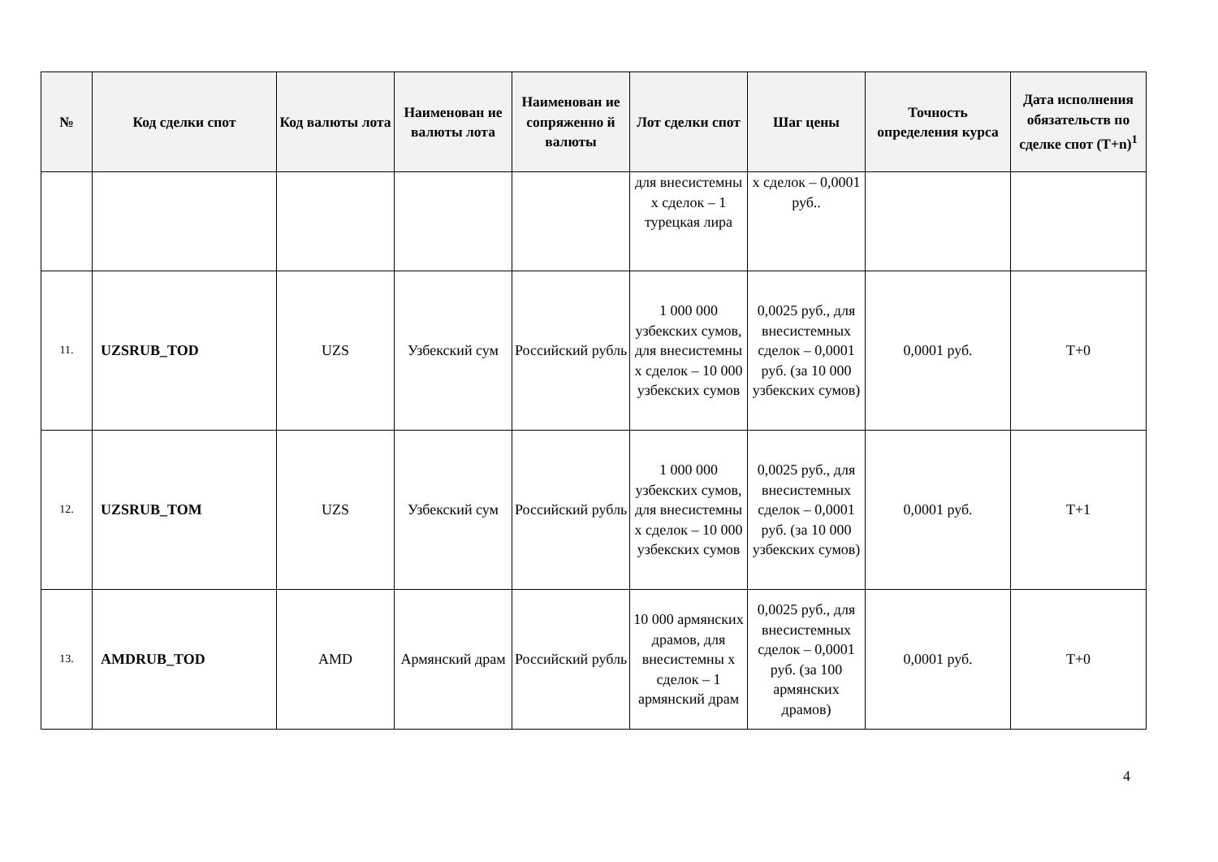| № | Код сделки спот | Код валюты лота | Наименован ие валюты лота | Наименован ие сопряженно й валюты | Лот сделки спот | Шаг цены | Точность определения курса | Дата исполнения обязательств по сделке спот (T+n)<sup>1</sup> |
| --- | --- | --- | --- | --- | --- | --- | --- | --- |
| | | | | | для внесистемны х сделок – 1 турецкая лира | х сделок – 0,0001 руб.. | | |
| 11. | UZSRUB_TOD | UZS | Узбекский сум | Российский рубль | 1 000 000 узбекских сумов, для внесистемны х сделок – 10 000 узбекских сумов | 0,0025 руб., для внесистемных сделок – 0,0001 руб. (за 10 000 узбекских сумов) | 0,0001 руб. | T+0 |
| 12. | UZSRUB_TOM | UZS | Узбекский сум | Российский рубль | 1 000 000 узбекских сумов, для внесистемны х сделок – 10 000 узбекских сумов | 0,0025 руб., для внесистемных сделок – 0,0001 руб. (за 10 000 узбекских сумов) | 0,0001 руб. | T+1 |
| 13. | AMDRUB_TOD | AMD | Армянский драм | Российский рубль | 10 000 армянских драмов, для внесистемны х сделок – 1 армянский драм | 0,0025 руб., для внесистемных сделок – 0,0001 руб. (за 100 армянских драмов) | 0,0001 руб. | T+0 |
4